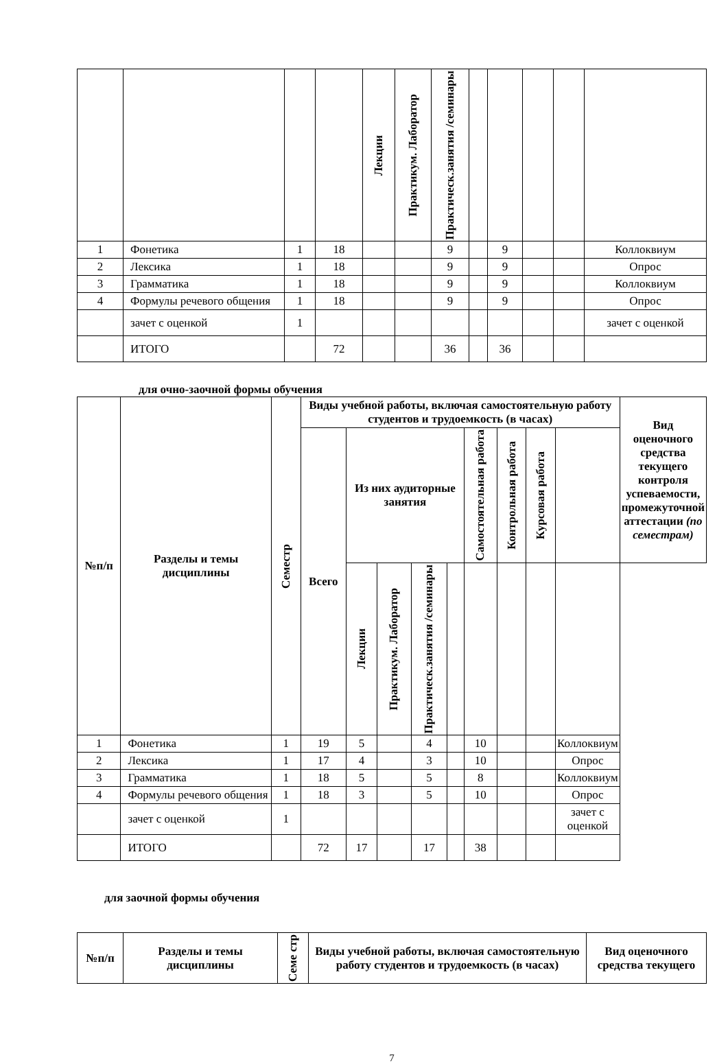| | | | | Лекции | Практикум. Лаборатор | Практическ.занятия /семинары | | | | | |
| 1 | Фонетика | 1 | 18 | | | 9 | | 9 | | | Коллоквиум |
| 2 | Лексика | 1 | 18 | | | 9 | | 9 | | | Опрос |
| 3 | Грамматика | 1 | 18 | | | 9 | | 9 | | | Коллоквиум |
| 4 | Формулы речевого общения | 1 | 18 | | | 9 | | 9 | | | Опрос |
| | зачет с оценкой | 1 | | | | | | | | | зачет с оценкой |
| | ИТОГО | | 72 | | | 36 | | 36 | | | |
для очно-заочной формы обучения
| №п/п | Разделы и темы дисциплины | Семестр | Виды учебной работы, включая самостоятельную работу студентов и трудоемкость (в часах) | | | | | | | | | Вид оценочного средства текущего контроля успеваемости, промежуточной аттестации (по семестрам) |
| --- | --- | --- | --- | --- | --- | --- | --- | --- | --- | --- | --- | --- |
| | | | Всего | Из них аудиторные занятия | | | | Самостоятельная работа | Контрольная работа | Курсовая работа | | |
| | | | | Лекции | Практикум. Лаборатор | Практическ.занятия /семинары | | | | | | |
| 1 | Фонетика | 1 | 19 | 5 | | 4 | | 10 | | | Коллоквиум | |
| 2 | Лексика | 1 | 17 | 4 | | 3 | | 10 | | | Опрос | |
| 3 | Грамматика | 1 | 18 | 5 | | 5 | | 8 | | | Коллоквиум | |
| 4 | Формулы речевого общения | 1 | 18 | 3 | | 5 | | 10 | | | Опрос | |
| | зачет с оценкой | 1 | | | | | | | | | зачет с оценкой | |
| | ИТОГО | | 72 | 17 | | 17 | | 38 | | | | |
для заочной формы обучения
| №п/п | Разделы и темы дисциплины | Семе стр | Виды учебной работы, включая самостоятельную работу студентов и трудоемкость (в часах) | Вид оценочного средства текущего |
| --- | --- | --- | --- | --- |
7